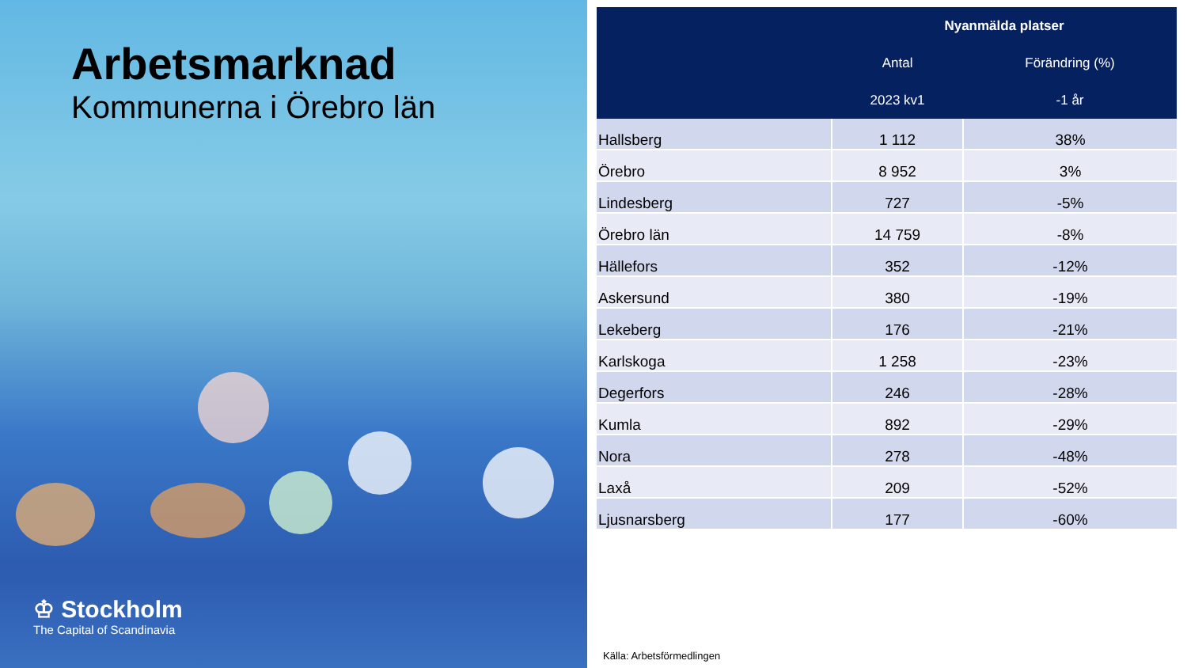Arbetsmarknad
Kommunerna i Örebro län
♔ Stockholm
The Capital of Scandinavia
| | Nyanmälda platser | |
| --- | --- | --- |
| | Antal | Förändring (%) |
| | 2023 kv1 | -1 år |
| Hallsberg | 1 112 | 38% |
| Örebro | 8 952 | 3% |
| Lindesberg | 727 | -5% |
| Örebro län | 14 759 | -8% |
| Hällefors | 352 | -12% |
| Askersund | 380 | -19% |
| Lekeberg | 176 | -21% |
| Karlskoga | 1 258 | -23% |
| Degerfors | 246 | -28% |
| Kumla | 892 | -29% |
| Nora | 278 | -48% |
| Laxå | 209 | -52% |
| Ljusnarsberg | 177 | -60% |
Källa: Arbetsförmedlingen